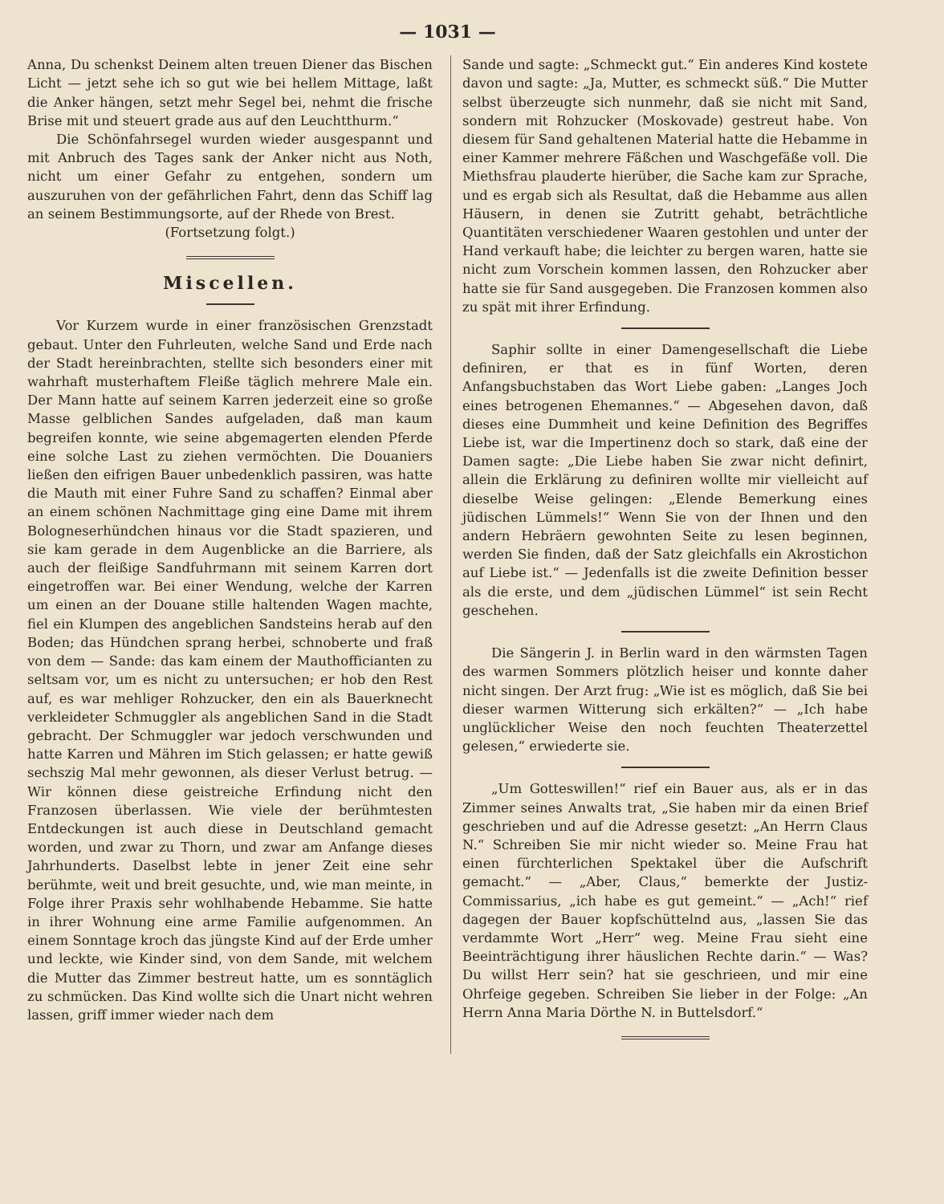— 1031 —
Anna, Du schenkst Deinem alten treuen Diener das Bischen Licht — jetzt sehe ich so gut wie bei hellem Mittage, laßt die Anker hängen, setzt mehr Segel bei, nehmt die frische Brise mit und steuert grade aus auf den Leuchtthurm.“
Die Schönfahrsegel wurden wieder ausgespannt und mit Anbruch des Tages sank der Anker nicht aus Noth, nicht um einer Gefahr zu entgehen, sondern um auszuruhen von der gefährlichen Fahrt, denn das Schiff lag an seinem Bestimmungsorte, auf der Rhede von Brest.
(Fortsetzung folgt.)
Miscellen.
Vor Kurzem wurde in einer französischen Grenzstadt gebaut. Unter den Fuhrleuten, welche Sand und Erde nach der Stadt hereinbrachten, stellte sich besonders einer mit wahrhaft musterhaftem Fleiße täglich mehrere Male ein. Der Mann hatte auf seinem Karren jederzeit eine so große Masse gelblichen Sandes aufgeladen, daß man kaum begreifen konnte, wie seine abgemagerten elenden Pferde eine solche Last zu ziehen vermöchten. Die Douaniers ließen den eifrigen Bauer unbedenklich passiren, was hatte die Mauth mit einer Fuhre Sand zu schaffen? Einmal aber an einem schönen Nachmittage ging eine Dame mit ihrem Bologneserhündchen hinaus vor die Stadt spazieren, und sie kam gerade in dem Augenblicke an die Barriere, als auch der fleißige Sandfuhrmann mit seinem Karren dort eingetroffen war. Bei einer Wendung, welche der Karren um einen an der Douane stille haltenden Wagen machte, fiel ein Klumpen des angeblichen Sandsteins herab auf den Boden; das Hündchen sprang herbei, schnoberte und fraß von dem — Sande: das kam einem der Mauthofficianten zu seltsam vor, um es nicht zu untersuchen; er hob den Rest auf, es war mehliger Rohzucker, den ein als Bauerknecht verkleideter Schmuggler als angeblichen Sand in die Stadt gebracht. Der Schmuggler war jedoch verschwunden und hatte Karren und Mähren im Stich gelassen; er hatte gewiß sechszig Mal mehr gewonnen, als dieser Verlust betrug. — Wir können diese geistreiche Erfindung nicht den Franzosen überlassen. Wie viele der berühmtesten Entdeckungen ist auch diese in Deutschland gemacht worden, und zwar zu Thorn, und zwar am Anfange dieses Jahrhunderts. Daselbst lebte in jener Zeit eine sehr berühmte, weit und breit gesuchte, und, wie man meinte, in Folge ihrer Praxis sehr wohlhabende Hebamme. Sie hatte in ihrer Wohnung eine arme Familie aufgenommen. An einem Sonntage kroch das jüngste Kind auf der Erde umher und leckte, wie Kinder sind, von dem Sande, mit welchem die Mutter das Zimmer bestreut hatte, um es sonntäglich zu schmücken. Das Kind wollte sich die Unart nicht wehren lassen, griff immer wieder nach dem
Sande und sagte: „Schmeckt gut.“ Ein anderes Kind kostete davon und sagte: „Ja, Mutter, es schmeckt süß.“ Die Mutter selbst überzeugte sich nunmehr, daß sie nicht mit Sand, sondern mit Rohzucker (Moskovade) gestreut habe. Von diesem für Sand gehaltenen Material hatte die Hebamme in einer Kammer mehrere Fäßchen und Waschgefäße voll. Die Miethsfrau plauderte hierüber, die Sache kam zur Sprache, und es ergab sich als Resultat, daß die Hebamme aus allen Häusern, in denen sie Zutritt gehabt, beträchtliche Quantitäten verschiedener Waaren gestohlen und unter der Hand verkauft habe; die leichter zu bergen waren, hatte sie nicht zum Vorschein kommen lassen, den Rohzucker aber hatte sie für Sand ausgegeben. Die Franzosen kommen also zu spät mit ihrer Erfindung.
Saphir sollte in einer Damengesellschaft die Liebe definiren, er that es in fünf Worten, deren Anfangsbuchstaben das Wort Liebe gaben: „Langes Joch eines betrogenen Ehemannes.“ — Abgesehen davon, daß dieses eine Dummheit und keine Definition des Begriffes Liebe ist, war die Impertinenz doch so stark, daß eine der Damen sagte: „Die Liebe haben Sie zwar nicht definirt, allein die Erklärung zu definiren wollte mir vielleicht auf dieselbe Weise gelingen: „Elende Bemerkung eines jüdischen Lümmels!“ Wenn Sie von der Ihnen und den andern Hebräern gewohnten Seite zu lesen beginnen, werden Sie finden, daß der Satz gleichfalls ein Akrostichon auf Liebe ist.“ — Jedenfalls ist die zweite Definition besser als die erste, und dem „jüdischen Lümmel“ ist sein Recht geschehen.
Die Sängerin J. in Berlin ward in den wärmsten Tagen des warmen Sommers plötzlich heiser und konnte daher nicht singen. Der Arzt frug: „Wie ist es möglich, daß Sie bei dieser warmen Witterung sich erkälten?“ — „Ich habe unglücklicher Weise den noch feuchten Theaterzettel gelesen,“ erwiederte sie.
„Um Gotteswillen!“ rief ein Bauer aus, als er in das Zimmer seines Anwalts trat, „Sie haben mir da einen Brief geschrieben und auf die Adresse gesetzt: „An Herrn Claus N.“ Schreiben Sie mir nicht wieder so. Meine Frau hat einen fürchterlichen Spektakel über die Aufschrift gemacht.“ — „Aber, Claus,“ bemerkte der Justiz-Commissarius, „ich habe es gut gemeint.“ — „Ach!“ rief dagegen der Bauer kopfschüttelnd aus, „lassen Sie das verdammte Wort „Herr“ weg. Meine Frau sieht eine Beeinträchtigung ihrer häuslichen Rechte darin.“ — Was? Du willst Herr sein? hat sie geschrieen, und mir eine Ohrfeige gegeben. Schreiben Sie lieber in der Folge: „An Herrn Anna Maria Dörthe N. in Buttelsdorf.“